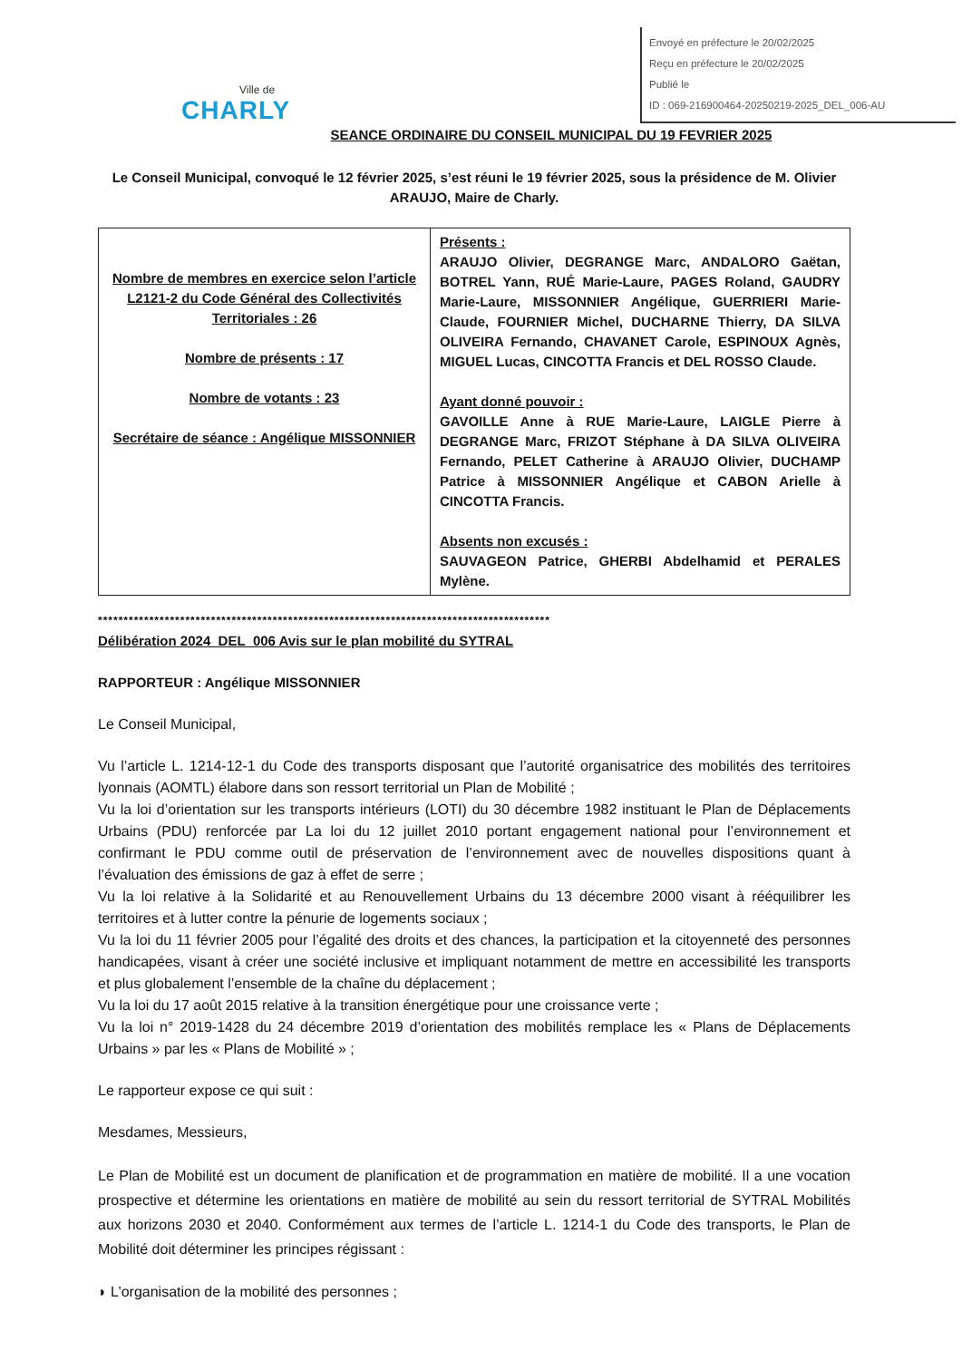Envoyé en préfecture le 20/02/2025
Reçu en préfecture le 20/02/2025
Publié le
ID : 069-216900464-20250219-2025_DEL_006-AU
Ville de
CHARLY
SEANCE ORDINAIRE DU CONSEIL MUNICIPAL DU 19 FEVRIER 2025
Le Conseil Municipal, convoqué le 12 février 2025, s’est réuni le 19 février 2025, sous la présidence de M. Olivier ARAUJO, Maire de Charly.
| Nombre de membres en exercice selon l’article L2121-2 du Code Général des Collectivités Territoriales : 26 Nombre de présents : 17 Nombre de votants : 23 Secrétaire de séance : Angélique MISSONNIER | Présents : ARAUJO Olivier, DEGRANGE Marc, ANDALORO Gaëtan, BOTREL Yann, RUÉ Marie-Laure, PAGES Roland, GAUDRY Marie-Laure, MISSONNIER Angélique, GUERRIERI Marie-Claude, FOURNIER Michel, DUCHARNE Thierry, DA SILVA OLIVEIRA Fernando, CHAVANET Carole, ESPINOUX Agnès, MIGUEL Lucas, CINCOTTA Francis et DEL ROSSO Claude. Ayant donné pouvoir : GAVOILLE Anne à RUE Marie-Laure, LAIGLE Pierre à DEGRANGE Marc, FRIZOT Stéphane à DA SILVA OLIVEIRA Fernando, PELET Catherine à ARAUJO Olivier, DUCHAMP Patrice à MISSONNIER Angélique et CABON Arielle à CINCOTTA Francis. Absents non excusés : SAUVAGEON Patrice, GHERBI Abdelhamid et PERALES Mylène. |
****************************************************************************************
Délibération 2024_DEL_006 Avis sur le plan mobilité du SYTRAL
RAPPORTEUR : Angélique MISSONNIER
Le Conseil Municipal,
Vu l’article L. 1214-12-1 du Code des transports disposant que l’autorité organisatrice des mobilités des territoires lyonnais (AOMTL) élabore dans son ressort territorial un Plan de Mobilité ;
Vu la loi d’orientation sur les transports intérieurs (LOTI) du 30 décembre 1982 instituant le Plan de Déplacements Urbains (PDU) renforcée par La loi du 12 juillet 2010 portant engagement national pour l’environnement et confirmant le PDU comme outil de préservation de l’environnement avec de nouvelles dispositions quant à l’évaluation des émissions de gaz à effet de serre ;
Vu la loi relative à la Solidarité et au Renouvellement Urbains du 13 décembre 2000 visant à rééquilibrer les territoires et à lutter contre la pénurie de logements sociaux ;
Vu la loi du 11 février 2005 pour l’égalité des droits et des chances, la participation et la citoyenneté des personnes handicapées, visant à créer une société inclusive et impliquant notamment de mettre en accessibilité les transports et plus globalement l’ensemble de la chaîne du déplacement ;
Vu la loi du 17 août 2015 relative à la transition énergétique pour une croissance verte ;
Vu la loi n° 2019-1428 du 24 décembre 2019 d’orientation des mobilités remplace les « Plans de Déplacements Urbains » par les « Plans de Mobilité » ;
Le rapporteur expose ce qui suit :
Mesdames, Messieurs,
Le Plan de Mobilité est un document de planification et de programmation en matière de mobilité. Il a une vocation prospective et détermine les orientations en matière de mobilité au sein du ressort territorial de SYTRAL Mobilités aux horizons 2030 et 2040. Conformément aux termes de l’article L. 1214-1 du Code des transports, le Plan de Mobilité doit déterminer les principes régissant :
◗ L’organisation de la mobilité des personnes ;